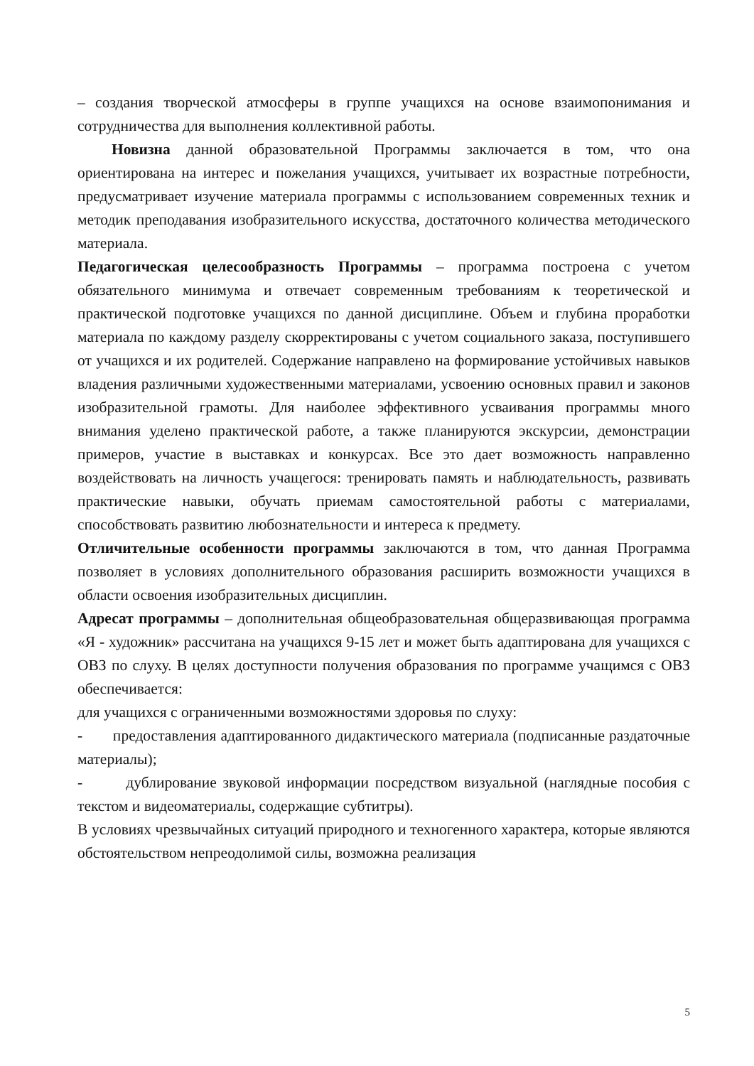– создания творческой атмосферы в группе учащихся на основе взаимопонимания и сотрудничества для выполнения коллективной работы.
Новизна данной образовательной Программы заключается в том, что она ориентирована на интерес и пожелания учащихся, учитывает их возрастные потребности, предусматривает изучение материала программы с использованием современных техник и методик преподавания изобразительного искусства, достаточного количества методического материала.
Педагогическая целесообразность Программы – программа построена с учетом обязательного минимума и отвечает современным требованиям к теоретической и практической подготовке учащихся по данной дисциплине. Объем и глубина проработки материала по каждому разделу скорректированы с учетом социального заказа, поступившего от учащихся и их родителей. Содержание направлено на формирование устойчивых навыков владения различными художественными материалами, усвоению основных правил и законов изобразительной грамоты. Для наиболее эффективного усваивания программы много внимания уделено практической работе, а также планируются экскурсии, демонстрации примеров, участие в выставках и конкурсах. Все это дает возможность направленно воздействовать на личность учащегося: тренировать память и наблюдательность, развивать практические навыки, обучать приемам самостоятельной работы с материалами, способствовать развитию любознательности и интереса к предмету.
Отличительные особенности программы заключаются в том, что данная Программа позволяет в условиях дополнительного образования расширить возможности учащихся в области освоения изобразительных дисциплин.
Адресат программы – дополнительная общеобразовательная общеразвивающая программа «Я - художник» рассчитана на учащихся 9-15 лет и может быть адаптирована для учащихся с ОВЗ по слуху. В целях доступности получения образования по программе учащимся с ОВЗ обеспечивается:
для учащихся с ограниченными возможностями здоровья по слуху:
- предоставления адаптированного дидактического материала (подписанные раздаточные материалы);
- дублирование звуковой информации посредством визуальной (наглядные пособия с текстом и видеоматериалы, содержащие субтитры).
В условиях чрезвычайных ситуаций природного и техногенного характера, которые являются обстоятельством непреодолимой силы, возможна реализация
5